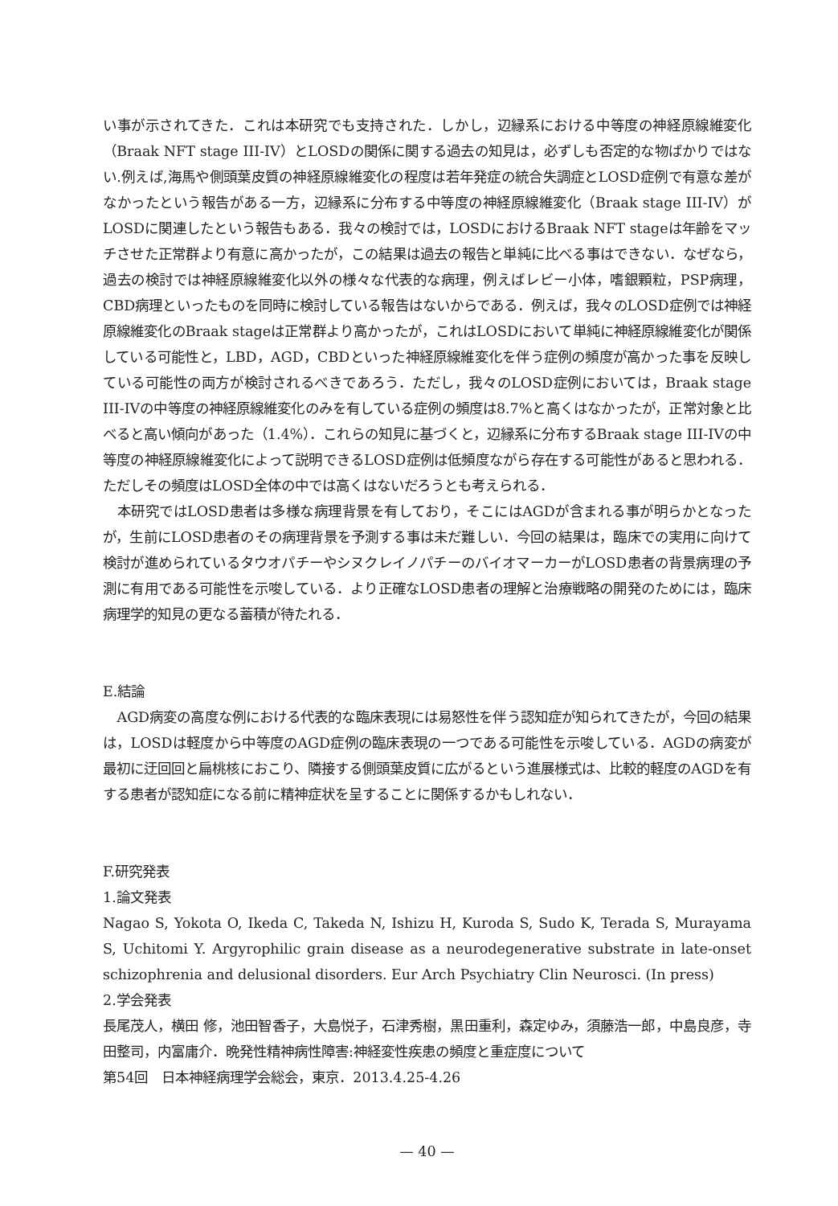い事が示されてきた．これは本研究でも支持された．しかし，辺縁系における中等度の神経原線維変化（Braak NFT stage III-IV）とLOSDの関係に関する過去の知見は，必ずしも否定的な物ばかりではない.例えば,海馬や側頭葉皮質の神経原線維変化の程度は若年発症の統合失調症とLOSD症例で有意な差がなかったという報告がある一方，辺縁系に分布する中等度の神経原線維変化（Braak stage III-IV）がLOSDに関連したという報告もある．我々の検討では，LOSDにおけるBraak NFT stageは年齢をマッチさせた正常群より有意に高かったが，この結果は過去の報告と単純に比べる事はできない．なぜなら，過去の検討では神経原線維変化以外の様々な代表的な病理，例えばレビー小体，嗜銀顆粒，PSP病理，CBD病理といったものを同時に検討している報告はないからである．例えば，我々のLOSD症例では神経原線維変化のBraak stageは正常群より高かったが，これはLOSDにおいて単純に神経原線維変化が関係している可能性と，LBD，AGD，CBDといった神経原線維変化を伴う症例の頻度が高かった事を反映している可能性の両方が検討されるべきであろう．ただし，我々のLOSD症例においては，Braak stage III-IVの中等度の神経原線維変化のみを有している症例の頻度は8.7%と高くはなかったが，正常対象と比べると高い傾向があった（1.4%）．これらの知見に基づくと，辺縁系に分布するBraak stage III-IVの中等度の神経原線維変化によって説明できるLOSD症例は低頻度ながら存在する可能性があると思われる．ただしその頻度はLOSD全体の中では高くはないだろうとも考えられる．
本研究ではLOSD患者は多様な病理背景を有しており，そこにはAGDが含まれる事が明らかとなったが，生前にLOSD患者のその病理背景を予測する事は未だ難しい．今回の結果は，臨床での実用に向けて検討が進められているタウオパチーやシヌクレイノパチーのバイオマーカーがLOSD患者の背景病理の予測に有用である可能性を示唆している．より正確なLOSD患者の理解と治療戦略の開発のためには，臨床病理学的知見の更なる蓄積が待たれる．
E.結論
AGD病変の高度な例における代表的な臨床表現には易怒性を伴う認知症が知られてきたが，今回の結果は，LOSDは軽度から中等度のAGD症例の臨床表現の一つである可能性を示唆している．AGDの病変が最初に迂回回と扁桃核におこり、隣接する側頭葉皮質に広がるという進展様式は、比較的軽度のAGDを有する患者が認知症になる前に精神症状を呈することに関係するかもしれない．
F.研究発表
1.論文発表
Nagao S, Yokota O, Ikeda C, Takeda N, Ishizu H, Kuroda S, Sudo K, Terada S, Murayama S, Uchitomi Y. Argyrophilic grain disease as a neurodegenerative substrate in late-onset schizophrenia and delusional disorders. Eur Arch Psychiatry Clin Neurosci. (In press)
2.学会発表
長尾茂人，横田 修，池田智香子，大島悦子，石津秀樹，黒田重利，森定ゆみ，須藤浩一郎，中島良彦，寺田整司，内富庸介．晩発性精神病性障害:神経変性疾患の頻度と重症度について
第54回　日本神経病理学会総会，東京．2013.4.25-4.26
— 40 —